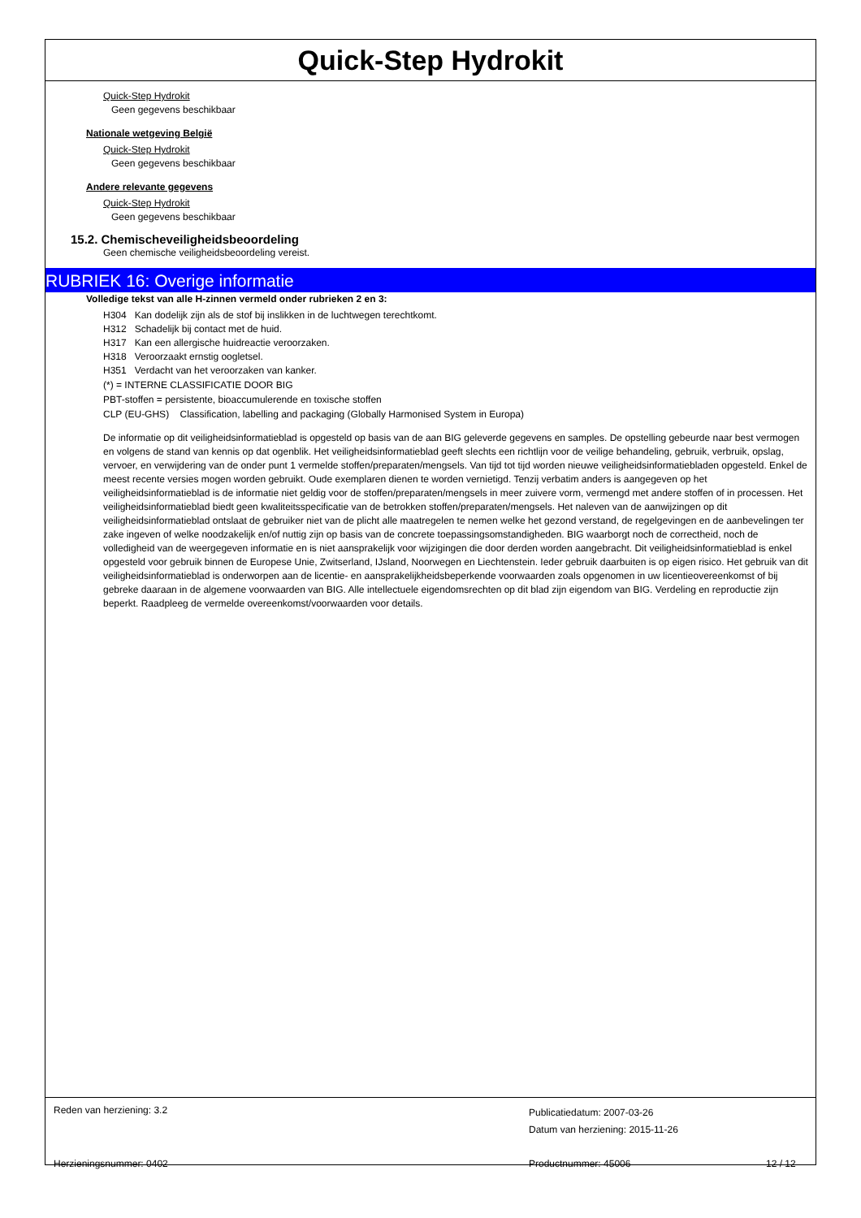Quick-Step Hydrokit
Quick-Step Hydrokit
Geen gegevens beschikbaar
Nationale wetgeving België
Quick-Step Hydrokit
Geen gegevens beschikbaar
Andere relevante gegevens
Quick-Step Hydrokit
Geen gegevens beschikbaar
15.2. Chemischeveiligheidsbeoordeling
Geen chemische veiligheidsbeoordeling vereist.
RUBRIEK 16: Overige informatie
Volledige tekst van alle H-zinnen vermeld onder rubrieken 2 en 3:
H304 Kan dodelijk zijn als de stof bij inslikken in de luchtwegen terechtkomt.
H312 Schadelijk bij contact met de huid.
H317 Kan een allergische huidreactie veroorzaken.
H318 Veroorzaakt ernstig oogletsel.
H351 Verdacht van het veroorzaken van kanker.
(*) = INTERNE CLASSIFICATIE DOOR BIG
PBT-stoffen = persistente, bioaccumulerende en toxische stoffen
CLP (EU-GHS) Classification, labelling and packaging (Globally Harmonised System in Europa)
De informatie op dit veiligheidsinformatieblad is opgesteld op basis van de aan BIG geleverde gegevens en samples. De opstelling gebeurde naar best vermogen en volgens de stand van kennis op dat ogenblik. Het veiligheidsinformatieblad geeft slechts een richtlijn voor de veilige behandeling, gebruik, verbruik, opslag, vervoer, en verwijdering van de onder punt 1 vermelde stoffen/preparaten/mengsels. Van tijd tot tijd worden nieuwe veiligheidsinformatiebladen opgesteld. Enkel de meest recente versies mogen worden gebruikt. Oude exemplaren dienen te worden vernietigd. Tenzij verbatim anders is aangegeven op het veiligheidsinformatieblad is de informatie niet geldig voor de stoffen/preparaten/mengsels in meer zuivere vorm, vermengd met andere stoffen of in processen. Het veiligheidsinformatieblad biedt geen kwaliteitsspecificatie van de betrokken stoffen/preparaten/mengsels. Het naleven van de aanwijzingen op dit veiligheidsinformatieblad ontslaat de gebruiker niet van de plicht alle maatregelen te nemen welke het gezond verstand, de regelgevingen en de aanbevelingen ter zake ingeven of welke noodzakelijk en/of nuttig zijn op basis van de concrete toepassingsomstandigheden. BIG waarborgt noch de correctheid, noch de volledigheid van de weergegeven informatie en is niet aansprakelijk voor wijzigingen die door derden worden aangebracht. Dit veiligheidsinformatieblad is enkel opgesteld voor gebruik binnen de Europese Unie, Zwitserland, IJsland, Noorwegen en Liechtenstein. Ieder gebruik daarbuiten is op eigen risico. Het gebruik van dit veiligheidsinformatieblad is onderworpen aan de licentie- en aansprakelijkheidsbeperkende voorwaarden zoals opgenomen in uw licentieovereenkomst of bij gebreke daaraan in de algemene voorwaarden van BIG. Alle intellectuele eigendomsrechten op dit blad zijn eigendom van BIG. Verdeling en reproductie zijn beperkt. Raadpleeg de vermelde overeenkomst/voorwaarden voor details.
Reden van herziening: 3.2
Publicatiedatum: 2007-03-26
Datum van herziening: 2015-11-26
Herzieningsnummer: 0402 Productnummer: 45006 12 / 12